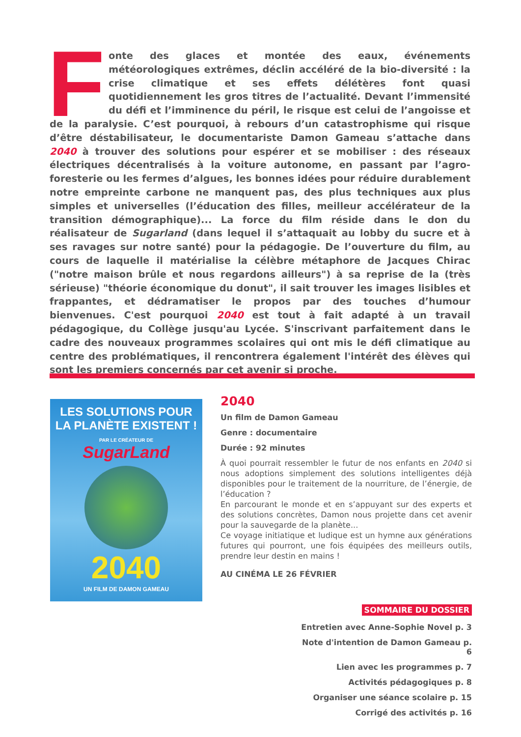Fonte des glaces et montée des eaux, événements météorologiques extrêmes, déclin accéléré de la bio-diversité : la crise climatique et ses effets délétères font quasi quotidiennement les gros titres de l’actualité. Devant l’immensité du défi et l’imminence du péril, le risque est celui de l’angoisse et de la paralysie. C’est pourquoi, à rebours d’un catastrophisme qui risque d’être déstabilisateur, le documentariste Damon Gameau s’attache dans 2040 à trouver des solutions pour espérer et se mobiliser : des réseaux électriques décentralisés à la voiture autonome, en passant par l’agro-foresterie ou les fermes d’algues, les bonnes idées pour réduire durablement notre empreinte carbone ne manquent pas, des plus techniques aux plus simples et universelles (l’éducation des filles, meilleur accélérateur de la transition démographique)... La force du film réside dans le don du réalisateur de Sugarland (dans lequel il s’attaquait au lobby du sucre et à ses ravages sur notre santé) pour la pédagogie. De l’ouverture du film, au cours de laquelle il matérialise la célèbre métaphore de Jacques Chirac ("notre maison brûle et nous regardons ailleurs") à sa reprise de la (très sérieuse) "théorie économique du donut", il sait trouver les images lisibles et frappantes, et dédramatiser le propos par des touches d’humour bienvenues. C'est pourquoi 2040 est tout à fait adapté à un travail pédagogique, du Collège jusqu'au Lycée. S'inscrivant parfaitement dans le cadre des nouveaux programmes scolaires qui ont mis le défi climatique au centre des problématiques, il rencontrera également l'intérêt des élèves qui sont les premiers concernés par cet avenir si proche.
LES SOLUTIONS POUR
LA PLANÈTE EXISTENT !
PAR LE CRÉATEUR DE
SugarLand
2040
UN FILM DE DAMON GAMEAU
2040
Un film de Damon Gameau
Genre : documentaire
Durée : 92 minutes
À quoi pourrait ressembler le futur de nos enfants en 2040 si nous adoptions simplement des solutions intelligentes déjà disponibles pour le traitement de la nourriture, de l’énergie, de l’éducation ?
En parcourant le monde et en s’appuyant sur des experts et des solutions concrètes, Damon nous projette dans cet avenir pour la sauvegarde de la planète...
Ce voyage initiatique et ludique est un hymne aux générations futures qui pourront, une fois équipées des meilleurs outils, prendre leur destin en mains !
AU CINÉMA LE 26 FÉVRIER
SOMMAIRE DU DOSSIER
Entretien avec Anne-Sophie Novel p. 3
Note d'intention de Damon Gameau p. 6
Lien avec les programmes p. 7
Activités pédagogiques p. 8
Organiser une séance scolaire p. 15
Corrigé des activités p. 16